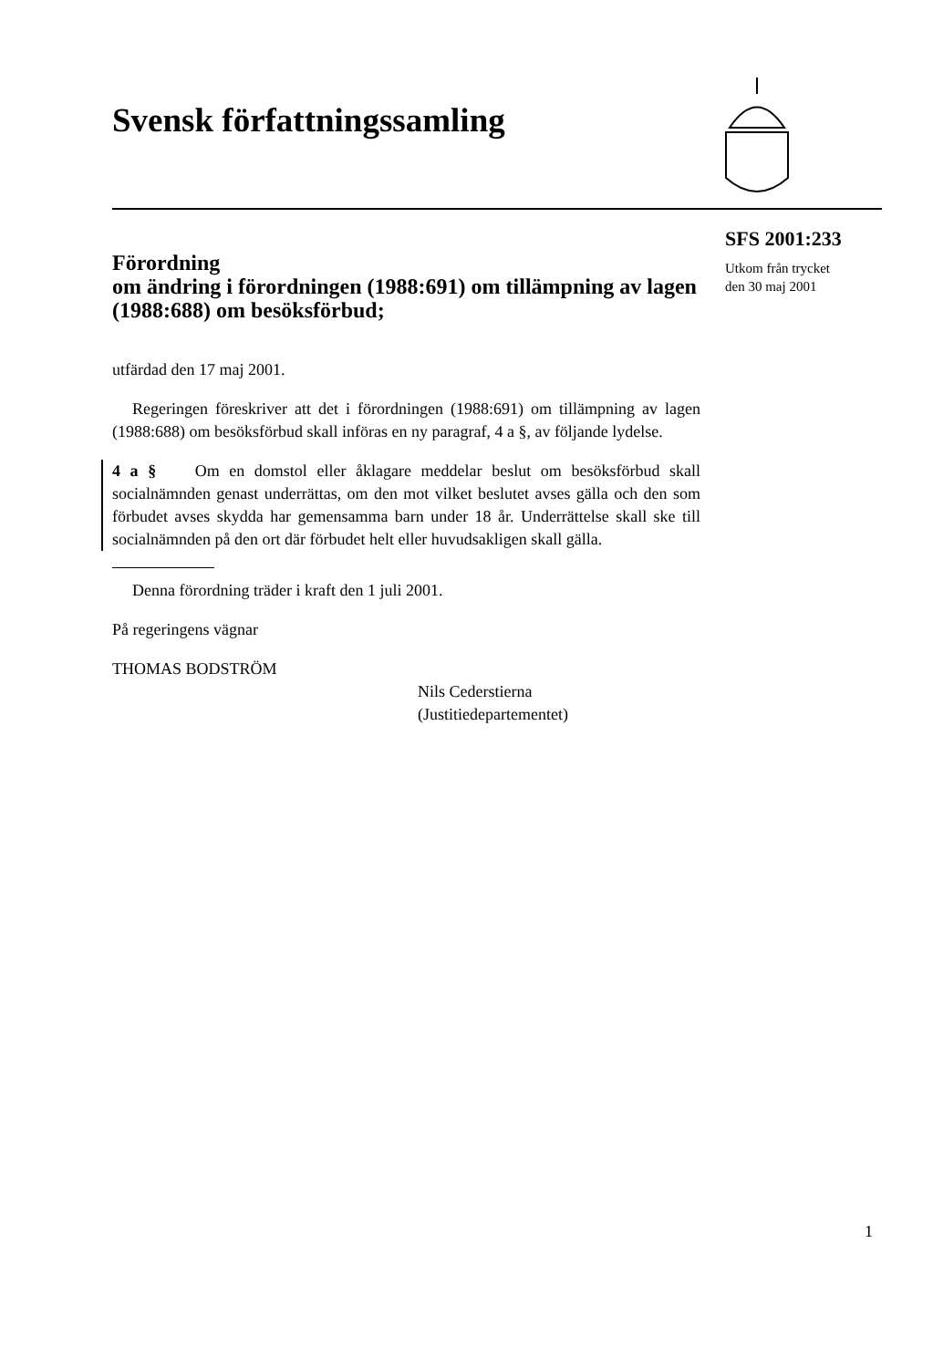Svensk författningssamling
SFS 2001:233
Utkom från trycket
den 30 maj 2001
Förordning
om ändring i förordningen (1988:691) om tillämpning av lagen (1988:688) om besöksförbud;
utfärdad den 17 maj 2001.
Regeringen föreskriver att det i förordningen (1988:691) om tillämpning av lagen (1988:688) om besöksförbud skall införas en ny paragraf, 4 a §, av följande lydelse.
4 a § Om en domstol eller åklagare meddelar beslut om besöksförbud skall socialnämnden genast underrättas, om den mot vilket beslutet avses gälla och den som förbudet avses skydda har gemensamma barn under 18 år. Underrättelse skall ske till socialnämnden på den ort där förbudet helt eller huvudsakligen skall gälla.
Denna förordning träder i kraft den 1 juli 2001.
På regeringens vägnar
THOMAS BODSTRÖM
Nils Cederstierna
(Justitiedepartementet)
1